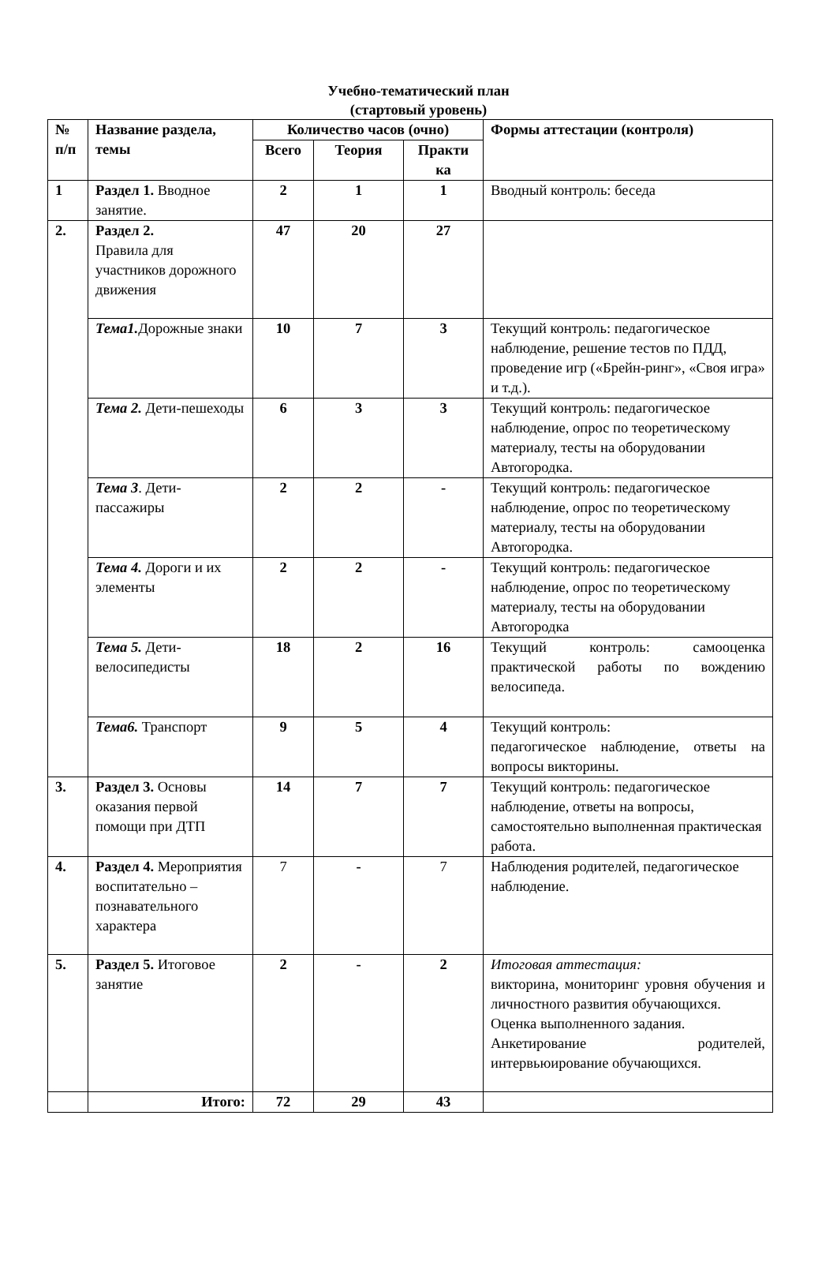Учебно-тематический план
(стартовый уровень)
| № п/п | Название раздела, темы | Количество часов (очно) | | | Формы аттестации (контроля) |
| --- | --- | --- | --- | --- | --- |
| | | Всего | Теория | Практи ка | |
| 1 | Раздел 1. Вводное занятие. | 2 | 1 | 1 | Вводный контроль: беседа |
| 2. | Раздел 2. Правила для участников дорожного движения | 47 | 20 | 27 | |
| | Тема1. Дорожные знаки | 10 | 7 | 3 | Текущий контроль: педагогическое наблюдение, решение тестов по ПДД, проведение игр («Брейн-ринг», «Своя игра» и т.д.). |
| | Тема 2. Дети-пешеходы | 6 | 3 | 3 | Текущий контроль: педагогическое наблюдение, опрос по теоретическому материалу, тесты на оборудовании Автогородка. |
| | Тема 3 . Дети-пассажиры | 2 | 2 | - | Текущий контроль: педагогическое наблюдение, опрос по теоретическому материалу, тесты на оборудовании Автогородка. |
| | Тема 4. Дороги и их элементы | 2 | 2 | - | Текущий контроль: педагогическое наблюдение, опрос по теоретическому материалу, тесты на оборудовании Автогородка |
| | Тема 5. Дети-велосипедисты | 18 | 2 | 16 | Текущий контроль: самооценка практической работы по вождению велосипеда. |
| | Тема6. Транспорт | 9 | 5 | 4 | Текущий контроль: педагогическое наблюдение, ответы на вопросы викторины. |
| 3. | Раздел 3. Основы оказания первой помощи при ДТП | 14 | 7 | 7 | Текущий контроль: педагогическое наблюдение, ответы на вопросы, самостоятельно выполненная практическая работа. |
| 4. | Раздел 4. Мероприятия воспитательно – познавательного характера | 7 | - | 7 | Наблюдения родителей, педагогическое наблюдение. |
| 5. | Раздел 5. Итоговое занятие | 2 | - | 2 | Итоговая аттестация: викторина, мониторинг уровня обучения и личностного развития обучающихся. Оценка выполненного задания. Анкетирование родителей, интервьюирование обучающихся. |
| | Итого: | 72 | 29 | 43 | |